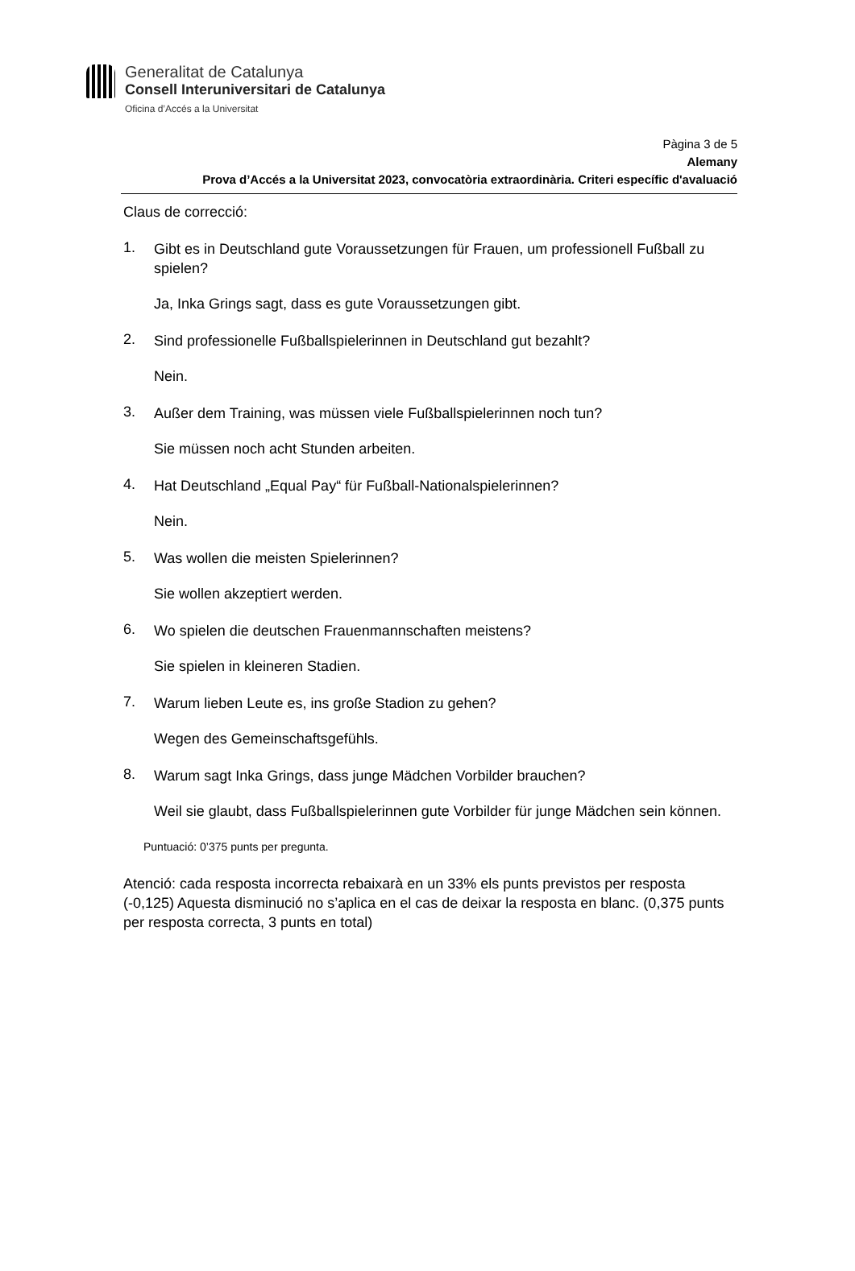Generalitat de Catalunya
Consell Interuniversitari de Catalunya
Oficina d’Accés a la Universitat
Pàgina 3 de 5
Alemany
Prova d’Accés a la Universitat 2023, convocatòria extraordinària. Criteri específic d'avaluació
Claus de correcció:
1.
Gibt es in Deutschland gute Voraussetzungen für Frauen, um professionell Fußball zu spielen?
Ja, Inka Grings sagt, dass es gute Voraussetzungen gibt.
2.
Sind professionelle Fußballspielerinnen in Deutschland gut bezahlt?
Nein.
3.
Außer dem Training, was müssen viele Fußballspielerinnen noch tun?
Sie müssen noch acht Stunden arbeiten.
4.
Hat Deutschland „Equal Pay“ für Fußball-Nationalspielerinnen?
Nein.
5.
Was wollen die meisten Spielerinnen?
Sie wollen akzeptiert werden.
6.
Wo spielen die deutschen Frauenmannschaften meistens?
Sie spielen in kleineren Stadien.
7.
Warum lieben Leute es, ins große Stadion zu gehen?
Wegen des Gemeinschaftsgefühls.
8.
Warum sagt Inka Grings, dass junge Mädchen Vorbilder brauchen?
Weil sie glaubt, dass Fußballspielerinnen gute Vorbilder für junge Mädchen sein können.
Puntuació: 0’375 punts per pregunta.
Atenció: cada resposta incorrecta rebaixarà en un 33% els punts previstos per resposta (-0,125) Aquesta disminució no s’aplica en el cas de deixar la resposta en blanc. (0,375 punts per resposta correcta, 3 punts en total)